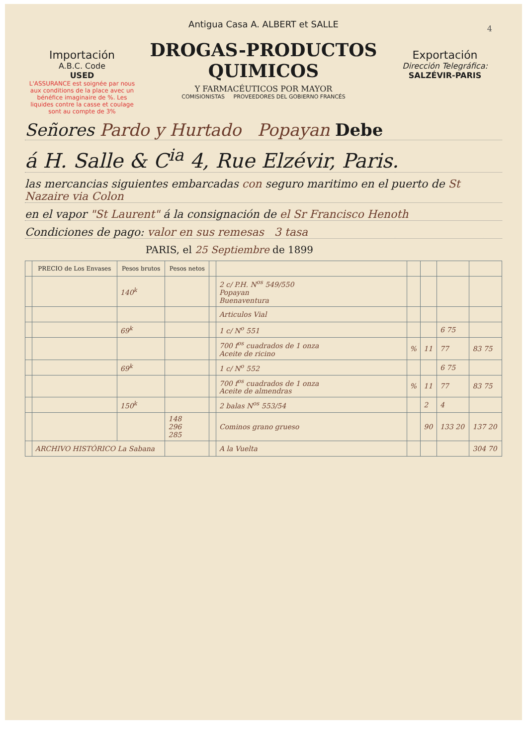4
Importación
A.B.C. Code
USED
L'ASSURANCE est soignée par nous aux conditions de la place avec un bénéfice imaginaire de %. Les liquides contre la casse et coulage sont au compte de 3%
Antigua Casa A. ALBERT et SALLE
DROGAS-PRODUCTOS QUIMICOS
Y FARMACÉUTICOS POR MAYOR
COMISIONISTAS PROVEEDORES DEL GOBIERNO FRANCÉS
Exportación
Dirección Telegráfica:
SALZÉVIR-PARIS
Señores Pardo y Hurtado Popayan Debe
á H. Salle & C<sup>ia</sup> 4, Rue Elzévir, Paris.
las mercancias siguientes embarcadas con seguro maritimo en el puerto de St Nazaire via Colon
en el vapor "St Laurent" á la consignación de el Sr Francisco Henoth
Condiciones de pago: valor en sus remesas 3 tasa
PARIS, el 25 Septiembre de 1899
| | PRECIO de Los Envases | Pesos brutos | Pesos netos | | | | | | |
| --- | --- | --- | --- | --- | --- | --- | --- | --- | --- |
| | | 140<sup>k</sup> | | | 2 c/ P.H. N<sup>os</sup> 549/550 Popayan Buenaventura | | | | |
| | | | | | Articulos Vial | | | | |
| | | 69<sup>k</sup> | | | 1 c/ N<sup>o</sup> 551 | | | 6 75 | |
| | | | | | 700 f<sup>os</sup> cuadrados de 1 onza Aceite de ricino | % | 11 | 77 | 83 75 |
| | | 69<sup>k</sup> | | | 1 c/ N<sup>o</sup> 552 | | | 6 75 | |
| | | | | | 700 f<sup>os</sup> cuadrados de 1 onza Aceite de almendras | % | 11 | 77 | 83 75 |
| | | 150<sup>k</sup> | | | 2 balas N<sup>os</sup> 553/54 | | 2 | 4 | |
| | | | 148 296 285 | | Cominos grano grueso | | 90 | 133 20 | 137 20 |
| | ARCHIVO HISTÓRICO La Sabana | | | | A la Vuelta | | | | 304 70 |